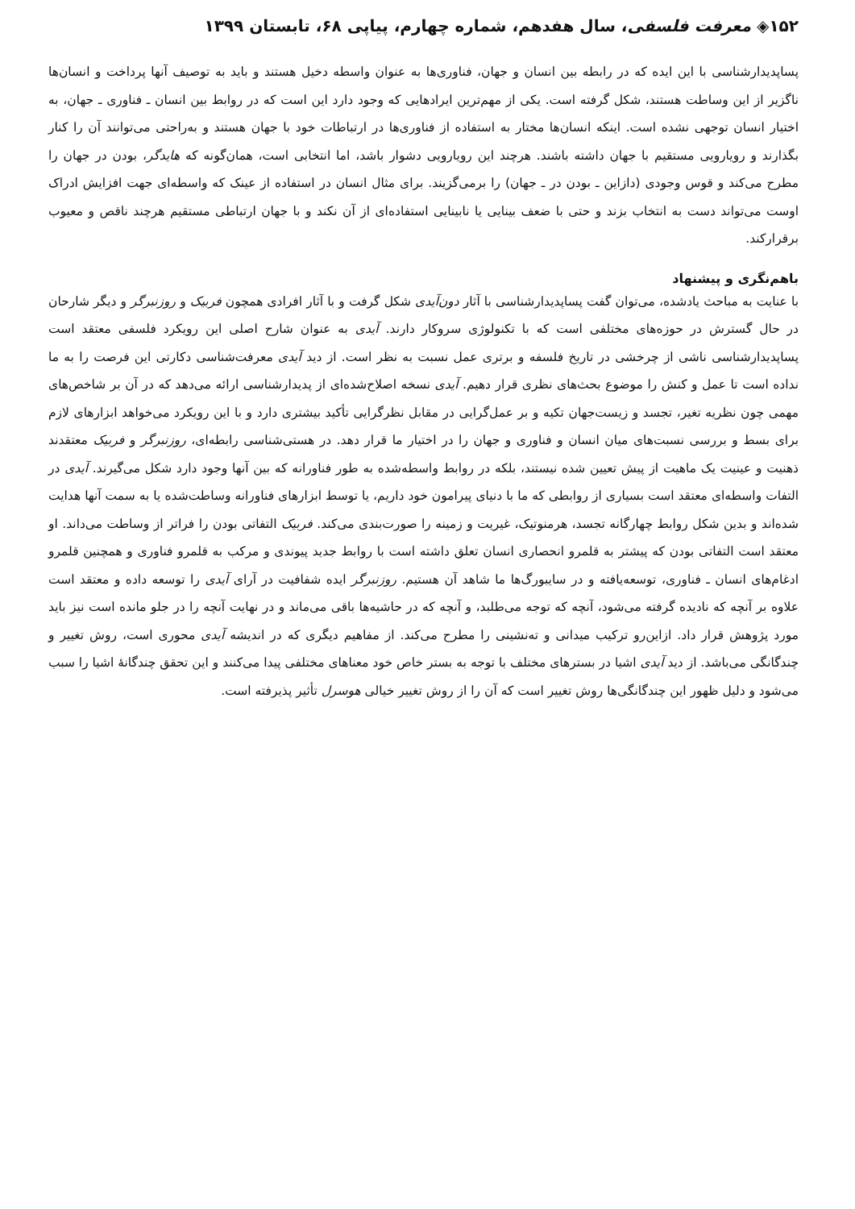۱۵۲◈ معرفت فلسفی، سال هفدهم، شماره چهارم، پیاپی ۶۸، تابستان ۱۳۹۹
پساپدیدارشناسی با این ایده که در رابطه بین انسان و جهان، فناوری‌ها به عنوان واسطه دخیل هستند و باید به توصیف آنها پرداخت و انسان‌ها ناگزیر از این وساطت هستند، شکل گرفته است. یکی از مهم‌ترین ایرادهایی که وجود دارد این است که در روابط بین انسان ـ فناوری ـ جهان، به اختیار انسان توجهی نشده است. اینکه انسان‌ها مختار به استفاده از فناوری‌ها در ارتباطات خود با جهان هستند و به‌راحتی می‌توانند آن را کنار بگذارند و رویارویی مستقیم با جهان داشته باشند. هرچند این رویارویی دشوار باشد، اما انتخابی است، همان‌گونه که هایدگر، بودن در جهان را مطرح می‌کند و قوس وجودی (دازاین ـ بودن در ـ جهان) را برمی‌گزیند. برای مثال انسان در استفاده از عینک که واسطه‌ای جهت افزایش ادراک اوست می‌تواند دست به انتخاب بزند و حتی با ضعف بینایی یا نابینایی استفاده‌ای از آن نکند و با جهان ارتباطی مستقیم هرچند ناقص و معیوب برقرارکند.
باهم‌نگری و پیشنهاد
با عنایت به مباحث یادشده، می‌توان گفت پساپدیدارشناسی با آثار دون‌آیدی شکل گرفت و با آثار افرادی همچون فربیک و روزنبرگر و دیگر شارحان در حال گسترش در حوزه‌های مختلفی است که با تکنولوژی سروکار دارند. آیدی به عنوان شارح اصلی این رویکرد فلسفی معتقد است پساپدیدارشناسی ناشی از چرخشی در تاریخ فلسفه و برتری عمل نسبت به نظر است. از دید آیدی معرفت‌شناسی دکارتی این فرصت را به ما نداده است تا عمل و کنش را موضوع بحث‌های نظری قرار دهیم. آیدی نسخه اصلاح‌شده‌ای از پدیدارشناسی ارائه می‌دهد که در آن بر شاخص‌های مهمی چون نظریه تغیر، تجسد و زیست‌جهان تکیه و بر عمل‌گرایی در مقابل نظرگرایی تأکید بیشتری دارد و با این رویکرد می‌خواهد ابزارهای لازم برای بسط و بررسی نسبت‌های میان انسان و فناوری و جهان را در اختیار ما قرار دهد. در هستی‌شناسی رابطه‌ای، روزنبرگر و فربیک معتقدند ذهنیت و عینیت یک ماهیت از پیش تعیین شده نیستند، بلکه در روابط واسطه‌شده به طور فناورانه که بین آنها وجود دارد شکل می‌گیرند. آیدی در التفات واسطه‌ای معتقد است بسیاری از روابطی که ما با دنیای پیرامون خود داریم، یا توسط ابزارهای فناورانه وساطت‌شده یا به سمت آنها هدایت شده‌اند و بدین شکل روابط چهارگانه تجسد، هرمنوتیک، غیریت و زمینه را صورت‌بندی می‌کند. فربیک التفاتی بودن را فراتر از وساطت می‌داند. او معتقد است التفاتی بودن که پیشتر به قلمرو انحصاری انسان تعلق داشته است با روابط جدید پیوندی و مرکب به قلمرو فناوری و همچنین قلمرو ادغام‌های انسان ـ فناوری، توسعه‌یافته و در سایبورگ‌ها ما شاهد آن هستیم. روزنبرگر ایده شفافیت در آرای آیدی را توسعه داده و معتقد است علاوه بر آنچه که نادیده گرفته می‌شود، آنچه که توجه می‌طلبد، و آنچه که در حاشیه‌ها باقی می‌ماند و در نهایت آنچه را در جلو مانده است نیز باید مورد پژوهش قرار داد. ازاین‌رو ترکیب میدانی و ته‌نشینی را مطرح می‌کند. از مفاهیم دیگری که در اندیشه آیدی محوری است، روش تغییر و چندگانگی می‌باشد. از دید آیدی اشیا در بسترهای مختلف با توجه به بستر خاص خود معناهای مختلفی پیدا می‌کنند و این تحقق چندگانهٔ اشیا را سبب می‌شود و دلیل ظهور این چندگانگی‌ها روش تغییر است که آن را از روش تغییر خیالی هوسرل تأثیر پذیرفته است.